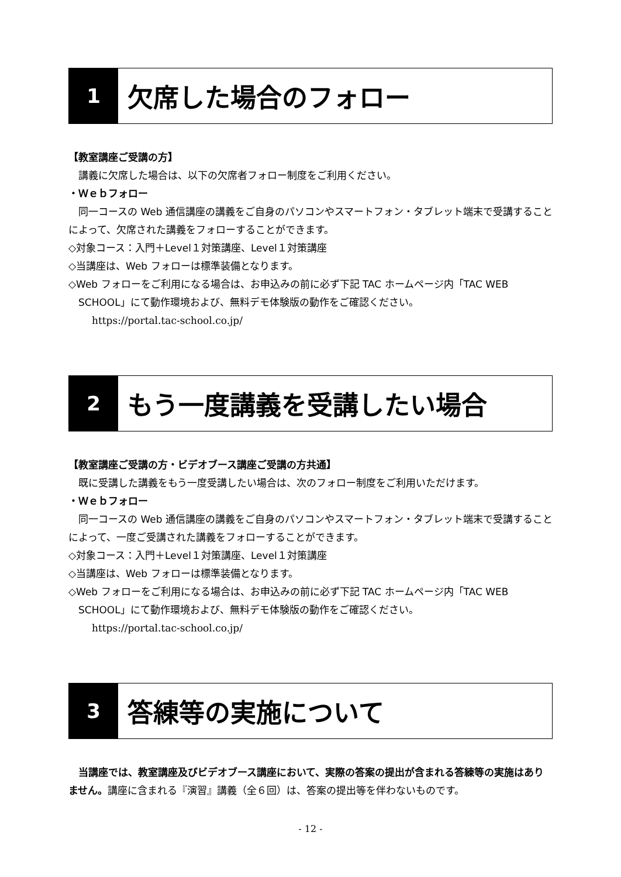1
欠席した場合のフォロー
【教室講座ご受講の方】
講義に欠席した場合は、以下の欠席者フォロー制度をご利用ください。
・Ｗｅｂフォロー
同一コースの Web 通信講座の講義をご自身のパソコンやスマートフォン・タブレット端末で受講することによって、欠席された講義をフォローすることができます。
◇対象コース：入門＋Level１対策講座、Level１対策講座
◇当講座は、Web フォローは標準装備となります。
◇Web フォローをご利用になる場合は、お申込みの前に必ず下記 TAC ホームページ内「TAC WEB SCHOOL」にて動作環境および、無料デモ体験版の動作をご確認ください。
https://portal.tac-school.co.jp/
2
もう一度講義を受講したい場合
【教室講座ご受講の方・ビデオブース講座ご受講の方共通】
既に受講した講義をもう一度受講したい場合は、次のフォロー制度をご利用いただけます。
・Ｗｅｂフォロー
同一コースの Web 通信講座の講義をご自身のパソコンやスマートフォン・タブレット端末で受講することによって、一度ご受講された講義をフォローすることができます。
◇対象コース：入門＋Level１対策講座、Level１対策講座
◇当講座は、Web フォローは標準装備となります。
◇Web フォローをご利用になる場合は、お申込みの前に必ず下記 TAC ホームページ内「TAC WEB SCHOOL」にて動作環境および、無料デモ体験版の動作をご確認ください。
https://portal.tac-school.co.jp/
3
答練等の実施について
当講座では、教室講座及びビデオブース講座において、実際の答案の提出が含まれる答練等の実施はありません。講座に含まれる『演習』講義（全６回）は、答案の提出等を伴わないものです。
- 12 -